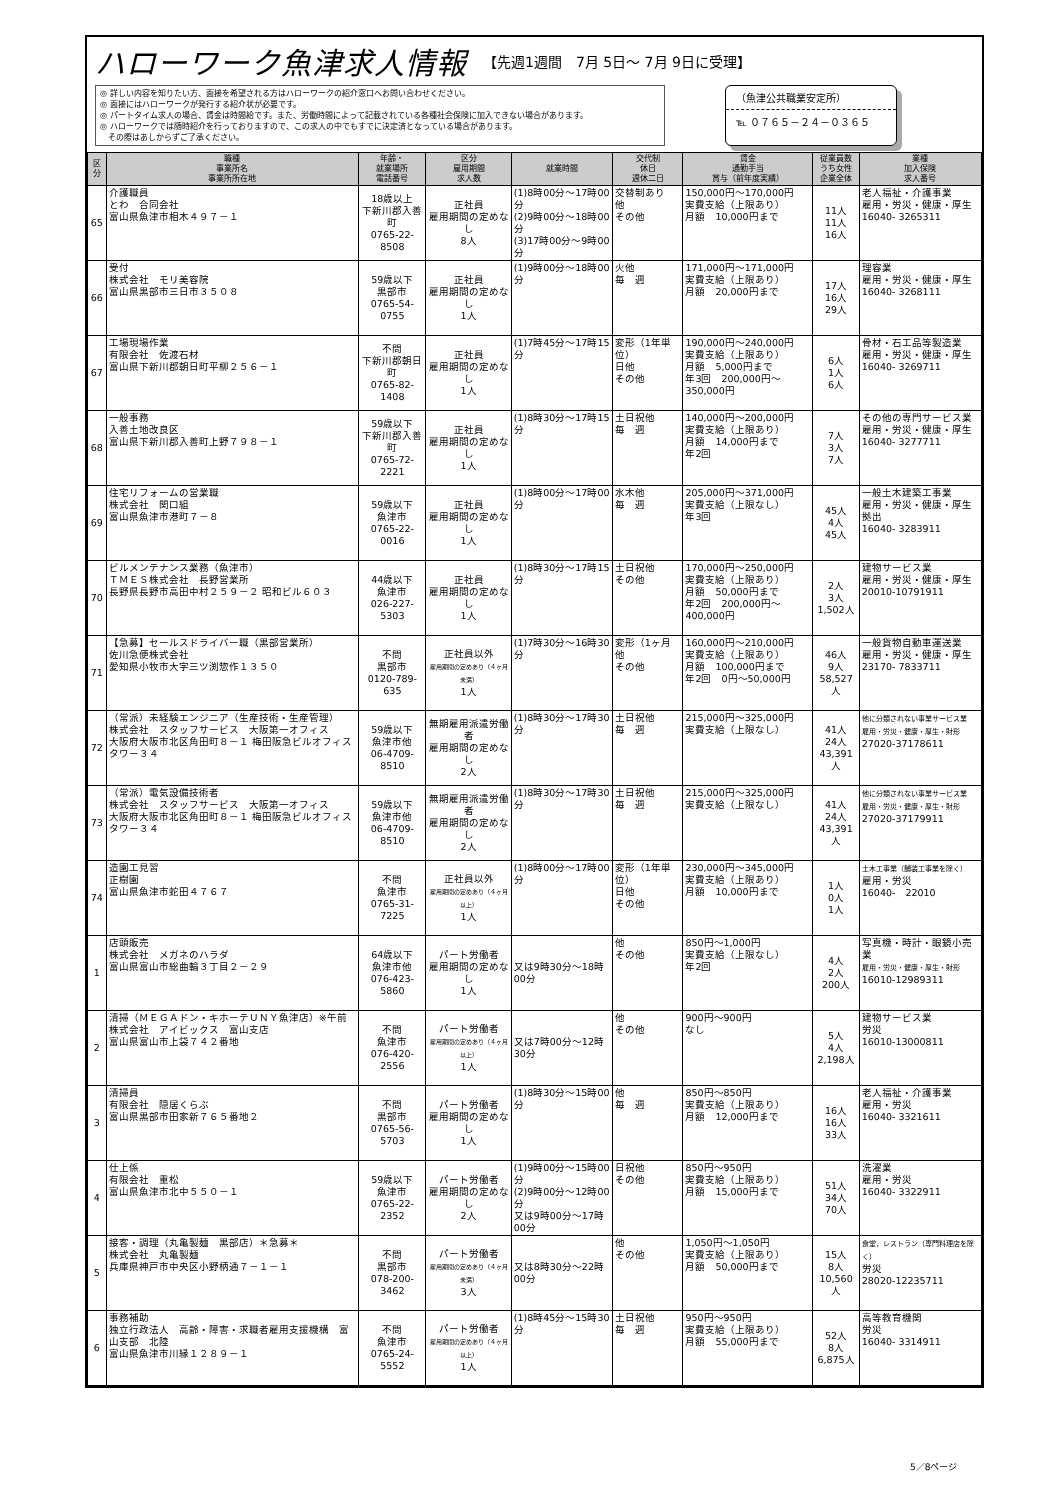ハローワーク魚津求人情報 【先週1週間　7月 5日～ 7月 9日に受理】
◎ 詳しい内容を知りたい方、面接を希望される方はハローワークの紹介窓口へお問い合わせください。
◎ 面接にはハローワークが発行する紹介状が必要です。
◎ パートタイム求人の場合、賃金は時間給です。また、労働時間によって記載されている各種社会保険に加入できない場合があります。
◎ ハローワークでは随時紹介を行っておりますので、この求人の中でもすでに決定済となっている場合があります。
　その際はあしからずご了承ください。
（魚津公共職業安定所）
℡ ０７６５－２４－０３６５
| 区分 | 職種 事業所名 事業所所在地 | 年齢・ 就業場所 電話番号 | 区分 雇用期間 求人数 | 就業時間 | 交代制 休日 週休二日 | 賃金 通勤手当 賞与（前年度実績） | 従業員数 うち女性 企業全体 | 業種 加入保険 求人番号 |
| --- | --- | --- | --- | --- | --- | --- | --- | --- |
| 65 | 介護職員 とわ 合同会社 富山県魚津市相木４９７－１ | 18歳以上 下新川郡入善町 0765-22-8508 | 正社員 雇用期間の定めなし 8人 | (1)8時00分～17時00分 (2)9時00分～18時00分 (3)17時00分～9時00分 | 交替制あり 他 その他 | 150,000円～170,000円 実費支給（上限あり） 月額 10,000円まで | 11人 11人 16人 | 老人福祉・介護事業 雇用・労災・健康・厚生 16040- 3265311 |
| 66 | 受付 株式会社 モリ美容院 富山県黒部市三日市３５０８ | 59歳以下 黒部市 0765-54-0755 | 正社員 雇用期間の定めなし 1人 | (1)9時00分～18時00分 | 火他 毎 週 | 171,000円～171,000円 実費支給（上限あり） 月額 20,000円まで | 17人 16人 29人 | 理容業 雇用・労災・健康・厚生 16040- 3268111 |
| 67 | 工場現場作業 有限会社 佐渡石材 富山県下新川郡朝日町平柳２５６－１ | 不問 下新川郡朝日町 0765-82-1408 | 正社員 雇用期間の定めなし 1人 | (1)7時45分～17時15分 | 変形（1年単位） 日他 その他 | 190,000円～240,000円 実費支給（上限あり） 月額 5,000円まで 年3回 200,000円～350,000円 | 6人 1人 6人 | 骨材・石工品等製造業 雇用・労災・健康・厚生 16040- 3269711 |
| 68 | 一般事務 入善土地改良区 富山県下新川郡入善町上野７９８－１ | 59歳以下 下新川郡入善町 0765-72-2221 | 正社員 雇用期間の定めなし 1人 | (1)8時30分～17時15分 | 土日祝他 毎 週 | 140,000円～200,000円 実費支給（上限あり） 月額 14,000円まで 年2回 | 7人 3人 7人 | その他の専門サービス業 雇用・労災・健康・厚生 16040- 3277711 |
| 69 | 住宅リフォームの営業職 株式会社 関口組 富山県魚津市港町７－８ | 59歳以下 魚津市 0765-22-0016 | 正社員 雇用期間の定めなし 1人 | (1)8時00分～17時00分 | 水木他 毎 週 | 205,000円～371,000円 実費支給（上限なし） 年3回 | 45人 4人 45人 | 一般土木建築工事業 雇用・労災・健康・厚生 拠出 16040- 3283911 |
| 70 | ビルメンテナンス業務（魚津市） ＴＭＥＳ株式会社 長野営業所 長野県長野市高田中村２５９－２ 昭和ビル６０３ | 44歳以下 魚津市 026-227-5303 | 正社員 雇用期間の定めなし 1人 | (1)8時30分～17時15分 | 土日祝他 その他 | 170,000円～250,000円 実費支給（上限あり） 月額 50,000円まで 年2回 200,000円～400,000円 | 2人 3人 1,502人 | 建物サービス業 雇用・労災・健康・厚生 20010-10791911 |
| 71 | 【急募】セールスドライバー職（黒部営業所） 佐川急便株式会社 愛知県小牧市大字三ツ渕惣作１３５０ | 不問 黒部市 0120-789-635 | 正社員以外 雇用期間の定めあり（４ヶ月未満） 1人 | (1)7時30分～16時30分 | 変形（1ヶ月 他 その他 | 160,000円～210,000円 実費支給（上限あり） 月額 100,000円まで 年2回 0円～50,000円 | 46人 9人 58,527人 | 一般貨物自動車運送業 雇用・労災・健康・厚生 23170- 7833711 |
| 72 | （常派）未経験エンジニア（生産技術・生産管理） 株式会社 スタッフサービス 大阪第一オフィス 大阪府大阪市北区角田町８－１ 梅田阪急ビルオフィスタワー３４ | 59歳以下 魚津市他 06-4709-8510 | 無期雇用派遣労働者 雇用期間の定めなし 2人 | (1)8時30分～17時30分 | 土日祝他 毎 週 | 215,000円～325,000円 実費支給（上限なし） | 41人 24人 43,391人 | 他に分類されない事業サービス業 雇用・労災・健康・厚生・財形 27020-37178611 |
| 73 | （常派）電気設備技術者 株式会社 スタッフサービス 大阪第一オフィス 大阪府大阪市北区角田町８－１ 梅田阪急ビルオフィスタワー３４ | 59歳以下 魚津市他 06-4709-8510 | 無期雇用派遣労働者 雇用期間の定めなし 2人 | (1)8時30分～17時30分 | 土日祝他 毎 週 | 215,000円～325,000円 実費支給（上限なし） | 41人 24人 43,391人 | 他に分類されない事業サービス業 雇用・労災・健康・厚生・財形 27020-37179911 |
| 74 | 造園工見習 正樹園 富山県魚津市蛇田４７６７ | 不問 魚津市 0765-31-7225 | 正社員以外 雇用期間の定めあり（４ヶ月以上） 1人 | (1)8時00分～17時00分 | 変形（1年単位） 日他 その他 | 230,000円～345,000円 実費支給（上限あり） 月額 10,000円まで | 1人 0人 1人 | 土木工事業（舗装工事業を除く） 雇用・労災 16040- 22010 |
| 1 | 店頭販売 株式会社 メガネのハラダ 富山県富山市総曲輪３丁目２－２９ | 64歳以下 魚津市他 076-423-5860 | パート労働者 雇用期間の定めなし 1人 | 又は9時30分～18時00分 | 他 その他 | 850円～1,000円 実費支給（上限なし） 年2回 | 4人 2人 200人 | 写真機・時計・眼鏡小売業 雇用・労災・健康・厚生・財形 16010-12989311 |
| 2 | 清掃（ＭＥＧＡドン・キホーテＵＮＹ魚津店）※午前 株式会社 アイビックス 富山支店 富山県富山市上袋７４２番地 | 不問 魚津市 076-420-2556 | パート労働者 雇用期間の定めあり（４ヶ月以上） 1人 | 又は7時00分～12時30分 | 他 その他 | 900円～900円 なし | 5人 4人 2,198人 | 建物サービス業 労災 16010-13000811 |
| 3 | 清掃員 有限会社 隠居くらぶ 富山県黒部市田家新７６５番地２ | 不問 黒部市 0765-56-5703 | パート労働者 雇用期間の定めなし 1人 | (1)8時30分～15時00分 | 他 毎 週 | 850円～850円 実費支給（上限あり） 月額 12,000円まで | 16人 16人 33人 | 老人福祉・介護事業 雇用・労災 16040- 3321611 |
| 4 | 仕上係 有限会社 重松 富山県魚津市北中５５０－１ | 59歳以下 魚津市 0765-22-2352 | パート労働者 雇用期間の定めなし 2人 | (1)9時00分～15時00分 (2)9時00分～12時00分 又は9時00分～17時00分 | 日祝他 その他 | 850円～950円 実費支給（上限あり） 月額 15,000円まで | 51人 34人 70人 | 洗濯業 雇用・労災 16040- 3322911 |
| 5 | 接客・調理（丸亀製麺 黒部店）＊急募＊ 株式会社 丸亀製麺 兵庫県神戸市中央区小野柄通７－１－１ | 不問 黒部市 078-200-3462 | パート労働者 雇用期間の定めあり（４ヶ月未満） 3人 | 又は8時30分～22時00分 | 他 その他 | 1,050円～1,050円 実費支給（上限あり） 月額 50,000円まで | 15人 8人 10,560人 | 食堂，レストラン（専門料理店を除く） 労災 28020-12235711 |
| 6 | 事務補助 独立行政法人 高齢・障害・求職者雇用支援機構 富山支部 北陸 富山県魚津市川縁１２８９－１ | 不問 魚津市 0765-24-5552 | パート労働者 雇用期間の定めあり（４ヶ月以上） 1人 | (1)8時45分～15時30分 | 土日祝他 毎 週 | 950円～950円 実費支給（上限あり） 月額 55,000円まで | 52人 8人 6,875人 | 高等教育機関 労災 16040- 3314911 |
5／8ページ